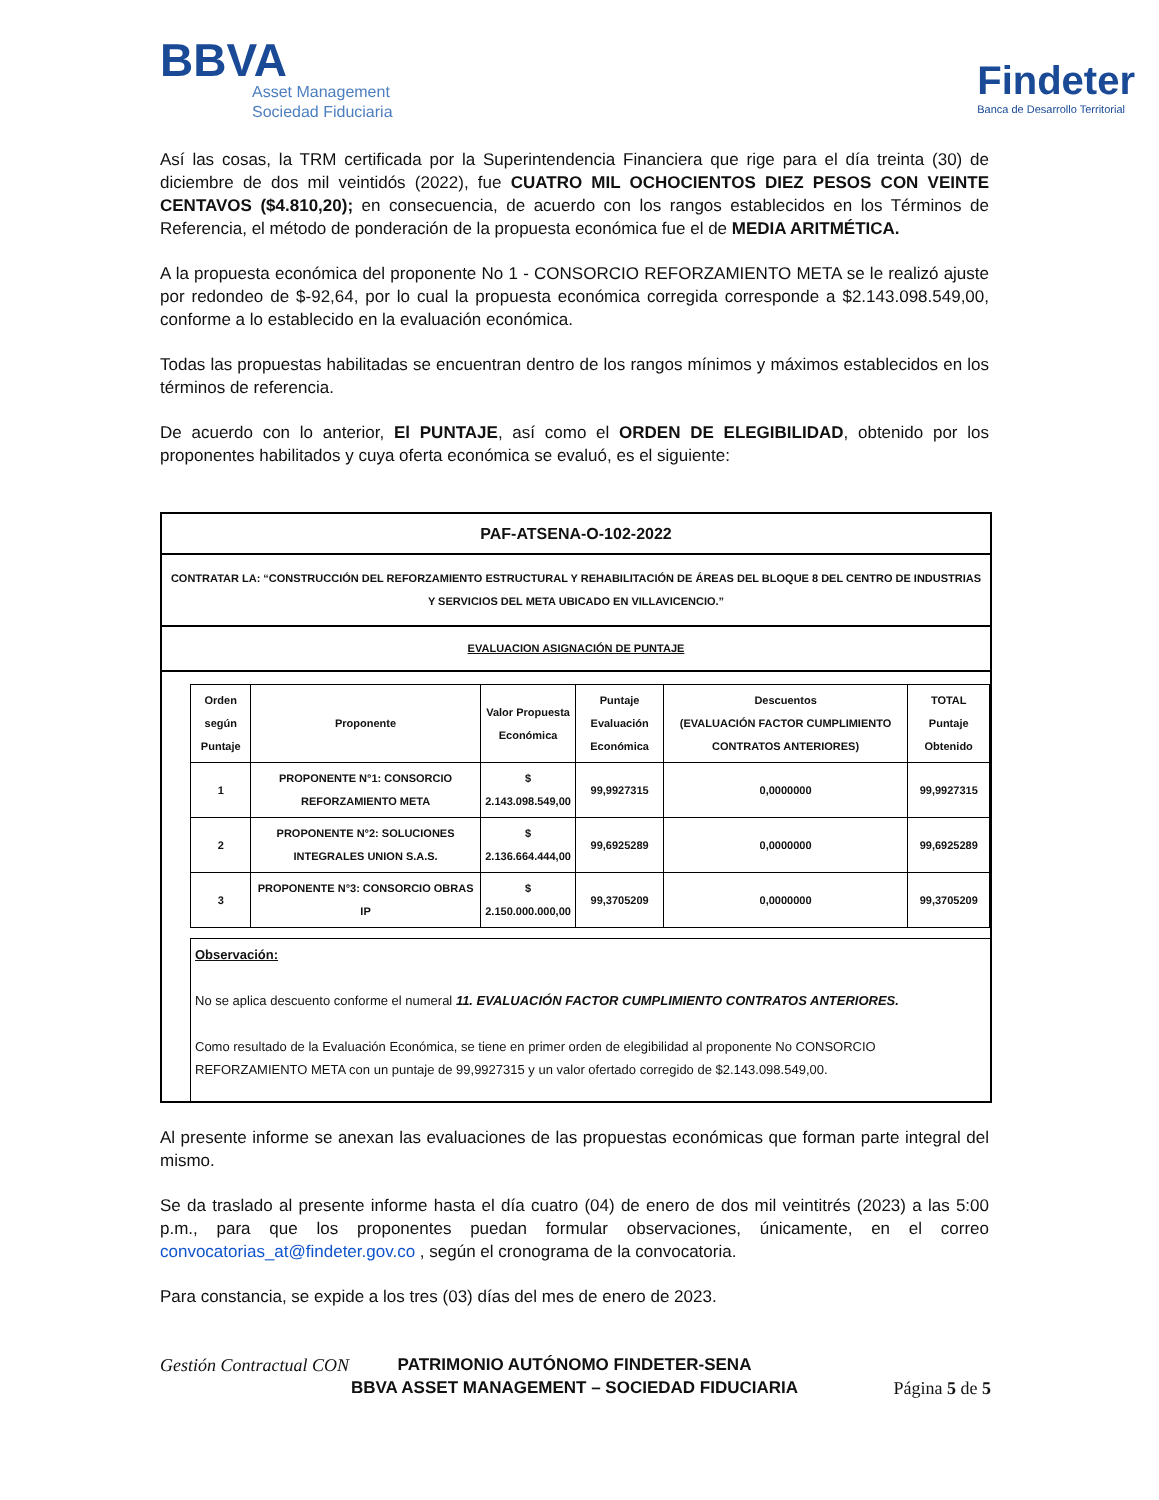BBVA
Asset Management
Sociedad Fiduciaria
Findeter
Banca de Desarrollo Territorial
Así las cosas, la TRM certificada por la Superintendencia Financiera que rige para el día treinta (30) de diciembre de dos mil veintidós (2022), fue CUATRO MIL OCHOCIENTOS DIEZ PESOS CON VEINTE CENTAVOS ($4.810,20); en consecuencia, de acuerdo con los rangos establecidos en los Términos de Referencia, el método de ponderación de la propuesta económica fue el de MEDIA ARITMÉTICA.
A la propuesta económica del proponente No 1 - CONSORCIO REFORZAMIENTO META se le realizó ajuste por redondeo de $-92,64, por lo cual la propuesta económica corregida corresponde a $2.143.098.549,00, conforme a lo establecido en la evaluación económica.
Todas las propuestas habilitadas se encuentran dentro de los rangos mínimos y máximos establecidos en los términos de referencia.
De acuerdo con lo anterior, El PUNTAJE, así como el ORDEN DE ELEGIBILIDAD, obtenido por los proponentes habilitados y cuya oferta económica se evaluó, es el siguiente:
| PAF-ATSENA-O-102-2022 |
| CONTRATAR LA: “CONSTRUCCIÓN DEL REFORZAMIENTO ESTRUCTURAL Y REHABILITACIÓN DE ÁREAS DEL BLOQUE 8 DEL CENTRO DE INDUSTRIAS Y SERVICIOS DEL META UBICADO EN VILLAVICENCIO.” |
| EVALUACION ASIGNACIÓN DE PUNTAJE |
| / Orden según Puntaje / Proponente / Valor Propuesta Económica / Puntaje Evaluación Económica / Descuentos (EVALUACIÓN FACTOR CUMPLIMIENTO CONTRATOS ANTERIORES) / TOTAL Puntaje Obtenido / / --- / --- / --- / --- / --- / --- / / 1 / PROPONENTE N°1: CONSORCIO REFORZAMIENTO META / $ 2.143.098.549,00 / 99,9927315 / 0,0000000 / 99,9927315 / / 2 / PROPONENTE N°2: SOLUCIONES INTEGRALES UNION S.A.S. / $ 2.136.664.444,00 / 99,6925289 / 0,0000000 / 99,6925289 / / 3 / PROPONENTE N°3: CONSORCIO OBRAS IP / $ 2.150.000.000,00 / 99,3705209 / 0,0000000 / 99,3705209 / Observación: No se aplica descuento conforme el numeral 11. EVALUACIÓN FACTOR CUMPLIMIENTO CONTRATOS ANTERIORES. Como resultado de la Evaluación Económica, se tiene en primer orden de elegibilidad al proponente No CONSORCIO REFORZAMIENTO META con un puntaje de 99,9927315 y un valor ofertado corregido de $2.143.098.549,00. |
Al presente informe se anexan las evaluaciones de las propuestas económicas que forman parte integral del mismo.
Se da traslado al presente informe hasta el día cuatro (04) de enero de dos mil veintitrés (2023) a las 5:00 p.m., para que los proponentes puedan formular observaciones, únicamente, en el correo convocatorias_at@findeter.gov.co , según el cronograma de la convocatoria.
Para constancia, se expide a los tres (03) días del mes de enero de 2023.
PATRIMONIO AUTÓNOMO FINDETER-SENA
BBVA ASSET MANAGEMENT – SOCIEDAD FIDUCIARIA
Gestión Contractual CON
Página 5 de 5